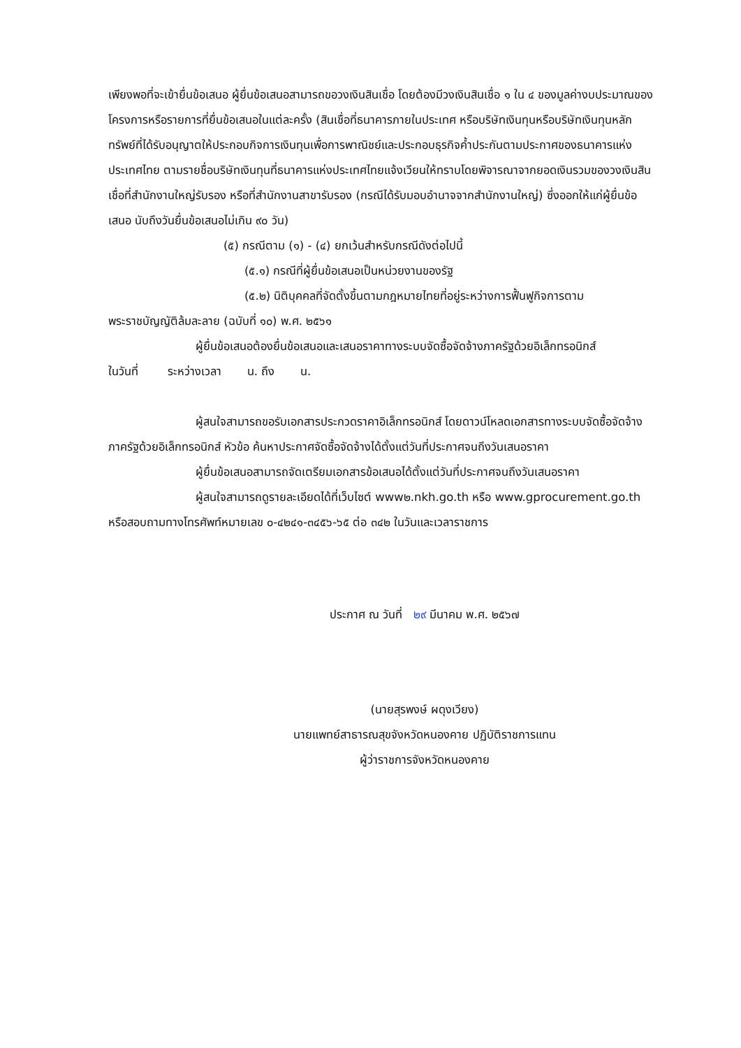เพียงพอที่จะเข้ายื่นข้อเสนอ ผู้ยื่นข้อเสนอสามารถขอวงเงินสินเชื่อ โดยต้องมีวงเงินสินเชื่อ ๑ ใน ๔ ของมูลค่างบประมาณของโครงการหรือรายการที่ยื่นข้อเสนอในแต่ละครั้ง (สินเชื่อที่ธนาคารภายในประเทศ หรือบริษัทเงินทุนหรือบริษัทเงินทุนหลักทรัพย์ที่ได้รับอนุญาตให้ประกอบกิจการเงินทุนเพื่อการพาณิชย์และประกอบธุรกิจค้ำประกันตามประกาศของธนาคารแห่งประเทศไทย ตามรายชื่อบริษัทเงินทุนที่ธนาคารแห่งประเทศไทยแจ้งเวียนให้ทราบโดยพิจารณาจากยอดเงินรวมของวงเงินสินเชื่อที่สำนักงานใหญ่รับรอง หรือที่สำนักงานสาขารับรอง (กรณีได้รับมอบอำนาจจากสำนักงานใหญ่) ซึ่งออกให้แก่ผู้ยื่นข้อเสนอ นับถึงวันยื่นข้อเสนอไม่เกิน ๙๐ วัน)
(๕) กรณีตาม (๑) - (๔) ยกเว้นสำหรับกรณีดังต่อไปนี้
(๕.๑) กรณีที่ผู้ยื่นข้อเสนอเป็นหน่วยงานของรัฐ
(๕.๒) นิติบุคคลที่จัดตั้งขึ้นตามกฎหมายไทยที่อยู่ระหว่างการฟื้นฟูกิจการตาม
พระราชบัญญัติล้มละลาย (ฉบับที่ ๑๐) พ.ศ. ๒๕๖๑
ผู้ยื่นข้อเสนอต้องยื่นข้อเสนอและเสนอราคาทางระบบจัดซื้อจัดจ้างภาครัฐด้วยอิเล็กทรอนิกส์
ในวันที่ ระหว่างเวลา น. ถึง น.
ผู้สนใจสามารถขอรับเอกสารประกวดราคาอิเล็กทรอนิกส์ โดยดาวน์โหลดเอกสารทางระบบจัดซื้อจัดจ้างภาครัฐด้วยอิเล็กทรอนิกส์ หัวข้อ ค้นหาประกาศจัดซื้อจัดจ้างได้ตั้งแต่วันที่ประกาศจนถึงวันเสนอราคา
ผู้ยื่นข้อเสนอสามารถจัดเตรียมเอกสารข้อเสนอได้ตั้งแต่วันที่ประกาศจนถึงวันเสนอราคา
ผู้สนใจสามารถดูรายละเอียดได้ที่เว็บไซต์ www๒.nkh.go.th หรือ www.gprocurement.go.th หรือสอบถามทางโทรศัพท์หมายเลข ๐-๔๒๔๑-๓๔๕๖-๖๕ ต่อ ๓๔๒ ในวันและเวลาราชการ
ประกาศ ณ วันที่ ๒๙ มีนาคม พ.ศ. ๒๕๖๗
(นายสุรพงษ์ ผดุงเวียง)
นายแพทย์สาธารณสุขจังหวัดหนองคาย ปฏิบัติราชการแทน
ผู้ว่าราชการจังหวัดหนองคาย